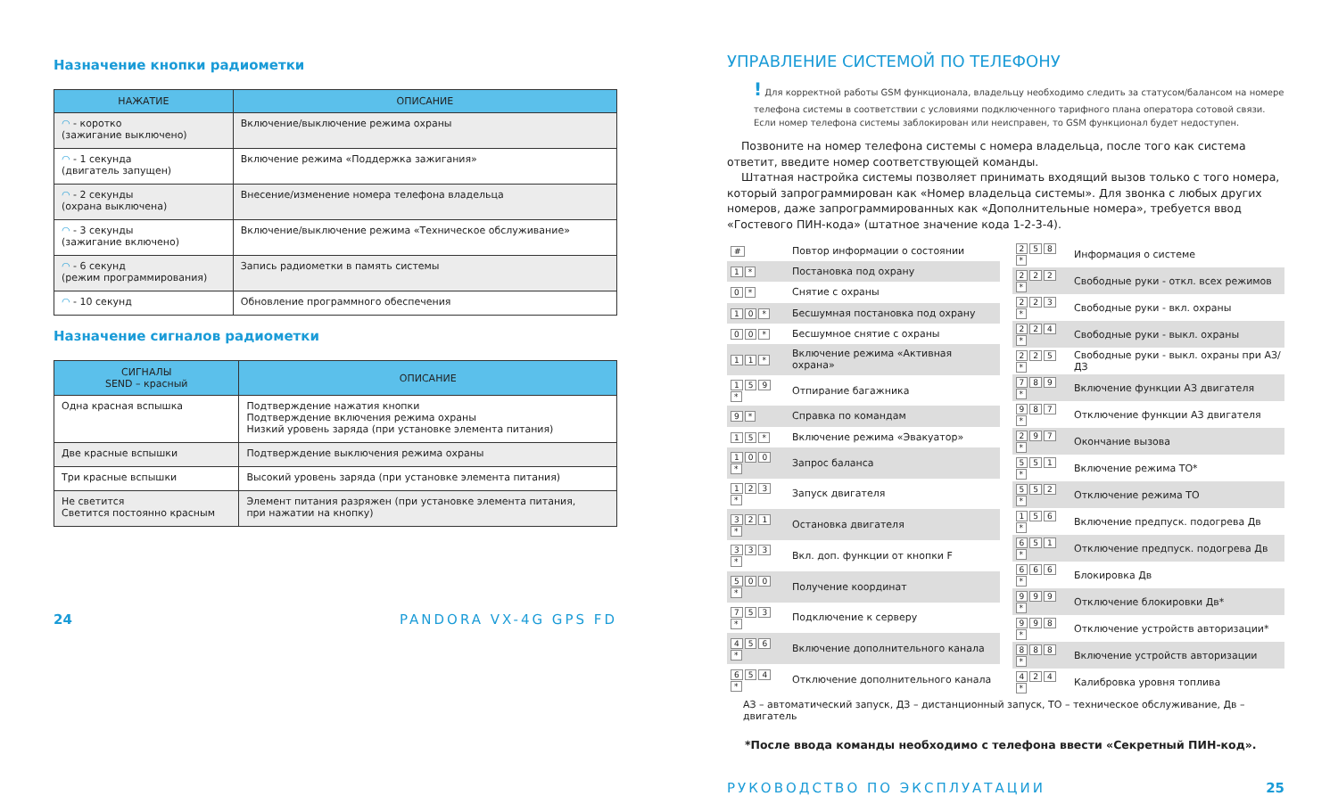Назначение кнопки радиометки
| НАЖАТИЕ | ОПИСАНИЕ |
| --- | --- |
| ◠ - коротко (зажигание выключено) | Включение/выключение режима охраны |
| ◠ - 1 секунда (двигатель запущен) | Включение режима «Поддержка зажигания» |
| ◠ - 2 секунды (охрана выключена) | Внесение/изменение номера телефона владельца |
| ◠ - 3 секунды (зажигание включено) | Включение/выключение режима «Техническое обслуживание» |
| ◠ - 6 секунд (режим программирования) | Запись радиометки в память системы |
| ◠ - 10 секунд | Обновление программного обеспечения |
Назначение сигналов радиометки
| СИГНАЛЫ SEND – красный | ОПИСАНИЕ |
| --- | --- |
| Одна красная вспышка | Подтверждение нажатия кнопки Подтверждение включения режима охраны Низкий уровень заряда (при установке элемента питания) |
| Две красные вспышки | Подтверждение выключения режима охраны |
| Три красные вспышки | Высокий уровень заряда (при установке элемента питания) |
| Не светится Светится постоянно красным | Элемент питания разряжен (при установке элемента питания, при нажатии на кнопку) |
24 PANDORA VX-4G GPS FD
УПРАВЛЕНИЕ СИСТЕМОЙ ПО ТЕЛЕФОНУ
! Для корректной работы GSM функционала, владельцу необходимо следить за статусом/балансом на номере телефона системы в соответствии с условиями подключенного тарифного плана оператора сотовой связи. Если номер телефона системы заблокирован или неисправен, то GSM функционал будет недоступен.
Позвоните на номер телефона системы с номера владельца, после того как система ответит, введите номер соответствующей команды.
Штатная настройка системы позволяет принимать входящий вызов только с того номера, который запрограммирован как «Номер владельца системы». Для звонка с любых других номеров, даже запрограммированных как «Дополнительные номера», требуется ввод «Гостевого ПИН-кода» (штатное значение кода 1-2-3-4).
| # | Повтор информации о состоянии |
| 1 * | Постановка под охрану |
| 0 * | Снятие с охраны |
| 1 0 * | Бесшумная постановка под охрану |
| 0 0 * | Бесшумное снятие с охраны |
| 1 1 * | Включение режима «Активная охрана» |
| 1 5 9 * | Отпирание багажника |
| 9 * | Справка по командам |
| 1 5 * | Включение режима «Эвакуатор» |
| 1 0 0 * | Запрос баланса |
| 1 2 3 * | Запуск двигателя |
| 3 2 1 * | Остановка двигателя |
| 3 3 3 * | Вкл. доп. функции от кнопки F |
| 5 0 0 * | Получение координат |
| 7 5 3 * | Подключение к серверу |
| 4 5 6 * | Включение дополнительного канала |
| 6 5 4 * | Отключение дополнительного канала |
| 2 5 8 * | Информация о системе |
| 2 2 2 * | Свободные руки - откл. всех режимов |
| 2 2 3 * | Свободные руки - вкл. охраны |
| 2 2 4 * | Свободные руки - выкл. охраны |
| 2 2 5 * | Свободные руки - выкл. охраны при АЗ/ДЗ |
| 7 8 9 * | Включение функции АЗ двигателя |
| 9 8 7 * | Отключение функции АЗ двигателя |
| 2 9 7 * | Окончание вызова |
| 5 5 1 * | Включение режима ТО* |
| 5 5 2 * | Отключение режима ТО |
| 1 5 6 * | Включение предпуск. подогрева Дв |
| 6 5 1 * | Отключение предпуск. подогрева Дв |
| 6 6 6 * | Блокировка Дв |
| 9 9 9 * | Отключение блокировки Дв* |
| 9 9 8 * | Отключение устройств авторизации* |
| 8 8 8 * | Включение устройств авторизации |
| 4 2 4 * | Калибровка уровня топлива |
АЗ – автоматический запуск, ДЗ – дистанционный запуск, ТО – техническое обслуживание, Дв – двигатель
*После ввода команды необходимо с телефона ввести «Секретный ПИН-код».
РУКОВОДСТВО ПО ЭКСПЛУАТАЦИИ 25